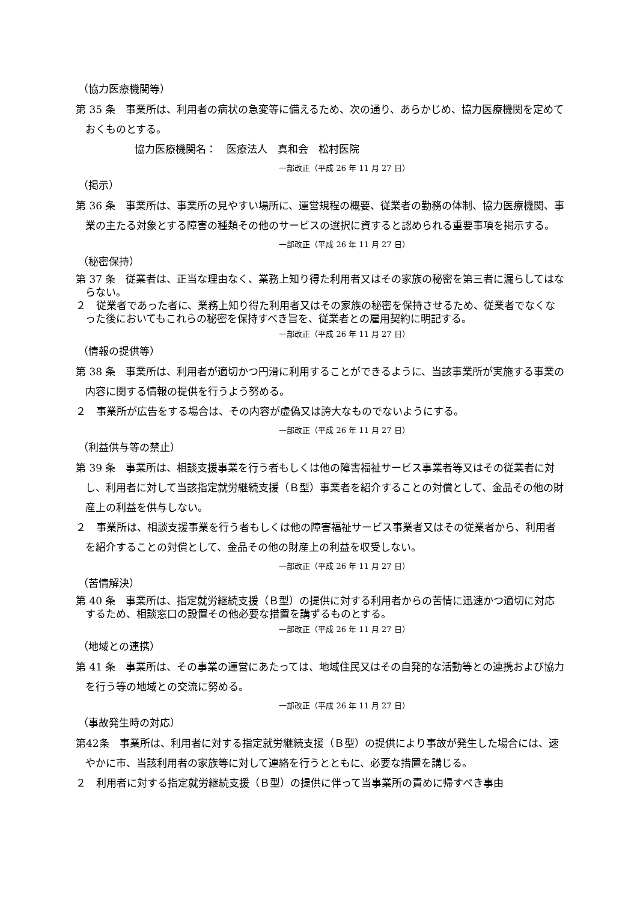（協力医療機関等）
第 35 条　事業所は、利用者の病状の急変等に備えるため、次の通り、あらかじめ、協力医療機関を定めておくものとする。
協力医療機関名：　医療法人　真和会　松村医院
一部改正（平成 26 年 11 月 27 日）
（掲示）
第 36 条　事業所は、事業所の見やすい場所に、運営規程の概要、従業者の勤務の体制、協力医療機関、事業の主たる対象とする障害の種類その他のサービスの選択に資すると認められる重要事項を掲示する。
一部改正（平成 26 年 11 月 27 日）
（秘密保持）
第 37 条　従業者は、正当な理由なく、業務上知り得た利用者又はその家族の秘密を第三者に漏らしてはならない。
２　従業者であった者に、業務上知り得た利用者又はその家族の秘密を保持させるため、従業者でなくなった後においてもこれらの秘密を保持すべき旨を、従業者との雇用契約に明記する。
一部改正（平成 26 年 11 月 27 日）
（情報の提供等）
第 38 条　事業所は、利用者が適切かつ円滑に利用することができるように、当該事業所が実施する事業の内容に関する情報の提供を行うよう努める。
２　事業所が広告をする場合は、その内容が虚偽又は誇大なものでないようにする。
一部改正（平成 26 年 11 月 27 日）
（利益供与等の禁止）
第 39 条　事業所は、相談支援事業を行う者もしくは他の障害福祉サービス事業者等又はその従業者に対し、利用者に対して当該指定就労継続支援（Ｂ型）事業者を紹介することの対償として、金品その他の財産上の利益を供与しない。
２　事業所は、相談支援事業を行う者もしくは他の障害福祉サービス事業者又はその従業者から、利用者を紹介することの対償として、金品その他の財産上の利益を収受しない。
一部改正（平成 26 年 11 月 27 日）
（苦情解決）
第 40 条　事業所は、指定就労継続支援（Ｂ型）の提供に対する利用者からの苦情に迅速かつ適切に対応するため、相談窓口の設置その他必要な措置を講ずるものとする。
一部改正（平成 26 年 11 月 27 日）
（地域との連携）
第 41 条　事業所は、その事業の運営にあたっては、地域住民又はその自発的な活動等との連携および協力を行う等の地域との交流に努める。
一部改正（平成 26 年 11 月 27 日）
（事故発生時の対応）
第42条　事業所は、利用者に対する指定就労継続支援（Ｂ型）の提供により事故が発生した場合には、速やかに市、当該利用者の家族等に対して連絡を行うとともに、必要な措置を講じる。
２　利用者に対する指定就労継続支援（Ｂ型）の提供に伴って当事業所の責めに帰すべき事由